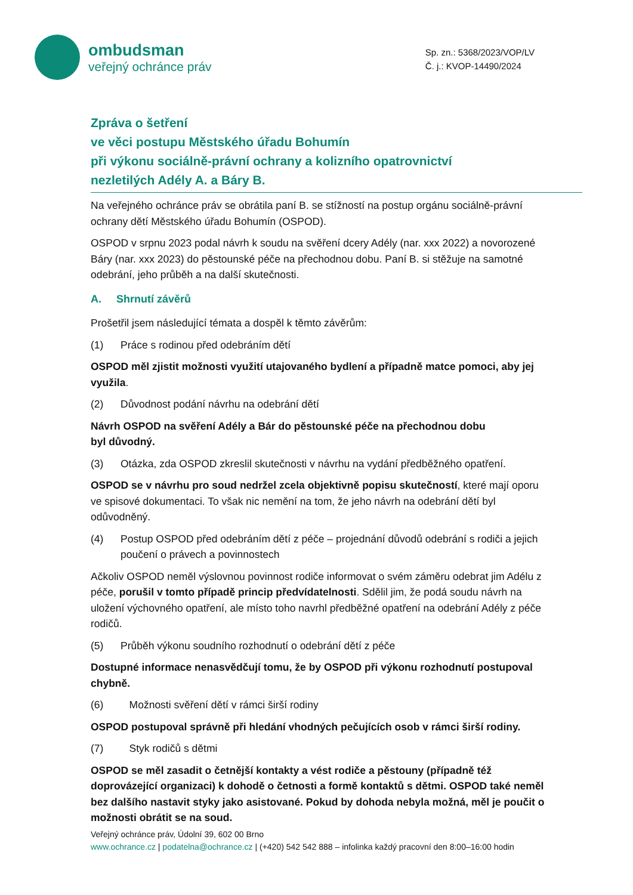ombudsman
veřejný ochránce práv
Sp. zn.: 5368/2023/VOP/LV
Č. j.: KVOP-14490/2024
Zpráva o šetření
ve věci postupu Městského úřadu Bohumín
při výkonu sociálně-právní ochrany a kolizního opatrovnictví
nezletilých Adély A. a Báry B.
Na veřejného ochránce práv se obrátila paní B. se stížností na postup orgánu sociálně-právní ochrany dětí Městského úřadu Bohumín (OSPOD).
OSPOD v srpnu 2023 podal návrh k soudu na svěření dcery Adély (nar. xxx 2022) a novorozené Báry (nar. xxx 2023) do pěstounské péče na přechodnou dobu. Paní B. si stěžuje na samotné odebrání, jeho průběh a na další skutečnosti.
A. Shrnutí závěrů
Prošetřil jsem následující témata a dospěl k těmto závěrům:
(1) Práce s rodinou před odebráním dětí
OSPOD měl zjistit možnosti využití utajovaného bydlení a případně matce pomoci, aby jej využila.
(2) Důvodnost podání návrhu na odebrání dětí
Návrh OSPOD na svěření Adély a Bár do pěstounské péče na přechodnou dobu
byl důvodný.
(3) Otázka, zda OSPOD zkreslil skutečnosti v návrhu na vydání předběžného opatření.
OSPOD se v návrhu pro soud nedržel zcela objektivně popisu skutečností, které mají oporu ve spisové dokumentaci. To však nic nemění na tom, že jeho návrh na odebrání dětí byl odůvodněný.
(4) Postup OSPOD před odebráním dětí z péče – projednání důvodů odebrání s rodiči a jejich poučení o právech a povinnostech
Ačkoliv OSPOD neměl výslovnou povinnost rodiče informovat o svém záměru odebrat jim Adélu z péče, porušil v tomto případě princip předvídatelnosti. Sdělil jim, že podá soudu návrh na uložení výchovného opatření, ale místo toho navrhl předběžné opatření na odebrání Adély z péče rodičů.
(5) Průběh výkonu soudního rozhodnutí o odebrání dětí z péče
Dostupné informace nenasvědčují tomu, že by OSPOD při výkonu rozhodnutí postupoval chybně.
(6) Možnosti svěření dětí v rámci širší rodiny
OSPOD postupoval správně při hledání vhodných pečujících osob v rámci širší rodiny.
(7) Styk rodičů s dětmi
OSPOD se měl zasadit o četnější kontakty a vést rodiče a pěstouny (případně též doprovázející organizaci) k dohodě o četnosti a formě kontaktů s dětmi. OSPOD také neměl bez dalšího nastavit styky jako asistované. Pokud by dohoda nebyla možná, měl je poučit o možnosti obrátit se na soud.
Veřejný ochránce práv, Údolní 39, 602 00 Brno
www.ochrance.cz | podatelna@ochrance.cz | (+420) 542 542 888 – infolinka každý pracovní den 8:00–16:00 hodin